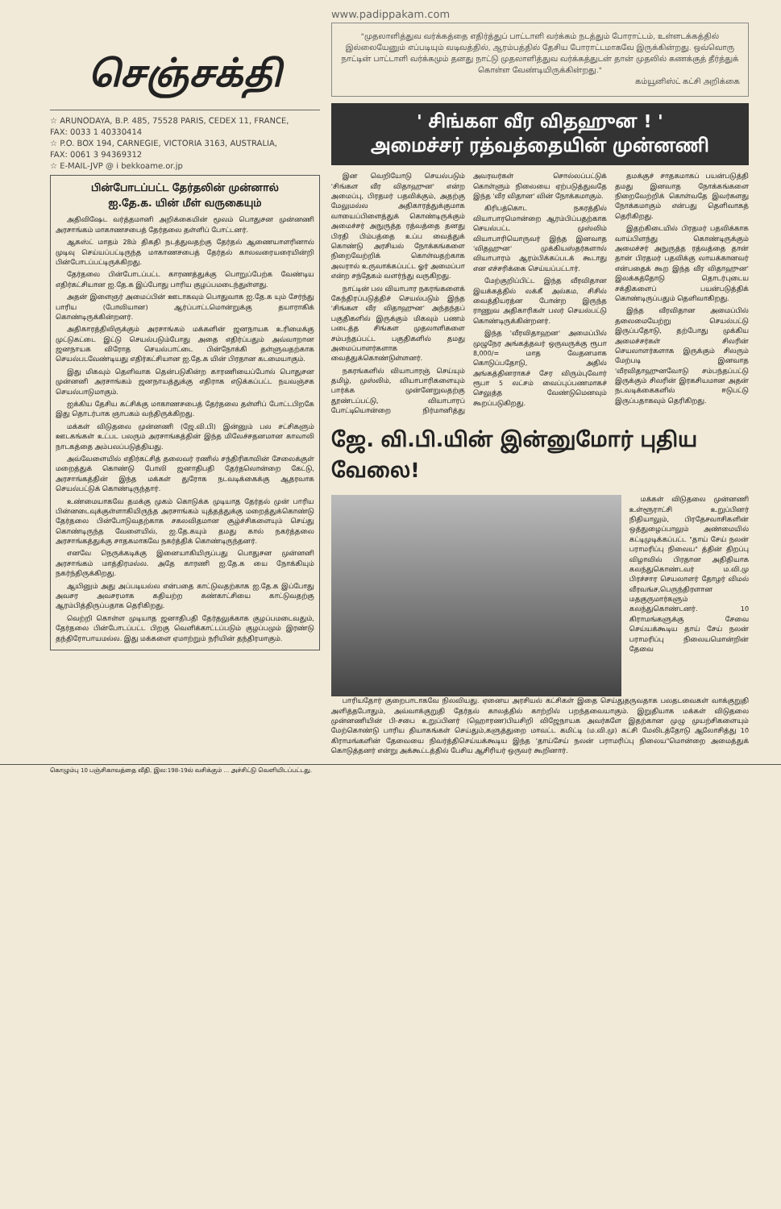www.padippakam.com
செஞ்சக்தி
☆ ARUNODAYA, B.P. 485, 75528 PARIS, CEDEX 11, FRANCE,
FAX: 0033 1 40330414
☆ P.O. BOX 194, CARNEGIE, VICTORIA 3163, AUSTRALIA,
FAX: 0061 3 94369312
☆ E-MAIL-JVP @ i bekkoame.or.jp
பின்போடப்பட்ட தேர்தலின் முன்னால்
ஐ.தே.க. யின் மீள் வருகையும்
அதிவிஷேட வர்த்தமானி அறிக்கையின் மூலம் பொதுசன முன்னணி அரசாங்கம் மாகாணசபைத் தேர்தலை தள்ளிப் போட்டனர்.
ஆகஸ்ட் மாதம் 28ம் திகதி நடத்துவதற்கு தேர்தல் ஆணையாளரினால் முடிவு செய்யப்பட்டிருந்த மாகாணசபைத் தேர்தல் காலவரையரையின்றி பின்போடப்பட்டிருக்கிறது.
தேர்தலை பின்போடப்பட்ட காரணத்துக்கு பொறுப்பேற்க வேண்டிய எதிர்கட்சியான ஐ.தே.க இப்போது பாரிய குழப்பமடைந்துள்ளது.
அதன் இளைஞர் அமைப்பின் ஊடாகவும் பொதுவாக ஐ.தே.க யும் சேர்ந்து பாரிய (போலியான) ஆர்ப்பாட்டமொன்றுக்கு தயாராகிக் கொண்டிருக்கின்றனர்.
அதிகாரத்திலிருக்கும் அரசாங்கம் மக்களின் ஜனநாயக உரிமைக்கு முட்டுகட்டை இட்டு செயல்படும்போது அதை எதிர்ப்பதும் அவ்வாறான ஜனநாயக விரோத செயல்பாட்டை பின்நோக்கி தள்ளுவதற்காக செயல்படவேண்டியது எதிர்கட்சியான ஐ.தே.க யின் பிரதான கடமையாகும்.
இது மிகவும் தெளிவாக தென்படுகின்ற காரணியைப்போல் பொதுசன முன்னனி அரசாங்கம் ஜனநாயத்துக்கு எதிராக எடுக்கப்பட்ட நயவஞ்சக செயல்பாடுமாகும்.
ஐக்கிய தேசிய கட்சிக்கு மாகாணசபைத் தேர்தலை தள்ளிப் போட்டபிறகே இது தொடர்பாக ஞாபகம் வந்திருக்கிறது.
மக்கள் விடுதலை முன்னணி (ஜே.வி.பி) இன்னும் பல சட்சிகளும் ஊடகங்கள் உட்பட பலரும் அரசாங்கத்தின் இந்த மிலேச்சதனமான காவாலி நாடகத்தை அம்பலப்படுத்தியது.
அவ்வேளையில் எதிர்கட்சித் தலைவர் ரணில் சந்திரிகாவின் சேலைக்குள் மறைத்துக் கொண்டு போலி ஜனாதிபதி தேர்தலொன்றை கேட்டு, அரசாங்கத்தின் இந்த மக்கள் துரோக நடவடிக்கைக்கு ஆதரவாக செயல்பட்டுக் கொண்டிருந்தார்.
உண்மையாகவே தமக்கு முகம் கொடுக்க முடியாத தேர்தல் முன் பாரிய பின்னடைவுக்குள்ளாகியிருந்த அரசாங்கம் யுத்தத்துக்கு மறைத்துக்கொண்டு தேர்தலை பின்போடுவதற்காக சகலவிதமான சூழ்ச்சிகளையும் செய்து கொண்டிருந்த வேளையில், ஐ.தே.கயும் தமது கால் நகர்த்தலை அரசாங்கத்துக்கு சாதகமாகவே நகர்த்திக் கொண்டிருந்தனர்.
எனவே நெருக்கடிக்கு இனையாகியிருப்பது பொதுசன முன்னனி அரசாங்கம் மாத்திரமல்ல. அதே காரணி ஐ.தே.க யை நோக்கியும் நகர்ந்திருக்கிறது.
ஆயினும் அது அப்படியல்ல என்பதை காட்டுவதற்காக ஐ.தே.க இப்போது அவசர அவசரமாக கதியற்ற கண்காட்சியை காட்டுவதற்கு ஆரம்பித்திருப்பதாக தெரிகிறது.
வெற்றி கொள்ள முடியாத ஜனாதிபதி தேர்தலுக்காக குழப்பமடைவதும், தேர்தலை பின்போடப்பட்ட பிறகு வெளிக்காட்டப்படும் குழப்பமும் இரண்டு தந்திரோபாயமல்ல. இது மக்களை ஏமாற்றும் நரியின் தந்திரமாகும்.
"முதலாளித்துவ வர்க்கத்தை எதிர்த்துப் பாட்டாளி வர்க்கம் நடத்தும் போராட்டம், உள்ளடக்கத்தில் இல்லையேனும் எப்படியும் வடிவத்தில், ஆரம்பத்தில் தேசிய போராட்டமாகவே இருக்கின்றது. ஒவ்வொரு நாட்டின் பாட்டாளி வர்க்கமும் தனது நாட்டு முதலாளித்துவ வர்க்கத்துடன் தான் முதலில் கணக்குத் தீர்த்துக் கொள்ள வேண்டியிருக்கின்றது."
கம்யூனிஸ்ட் கட்சி அறிக்கை
' சிங்கள வீர விதஹுன ! '
அமைச்சர் ரத்வத்தையின் முன்னணி
இன வெறியோடு செயல்படும் 'சிங்கள வீர விதாஹுன' என்ற அமைப்பு, பிரதமர் பதவிக்கும், அதற்கு மேலுமல்ல அதிகாரத்துக்குமாக வாயைப்பிளைத்துக் கொண்டிருக்கும் அமைச்சர் அநுருத்த ரத்வத்தை தனது பிரதி பிம்பத்தை உப்ப வைத்துக் கொண்டு அரசியல் நோக்கங்களை நிறைவேற்றிக் கொள்வதற்காக அவரால் உருவாக்கப்பட்ட ஓர் அமைப்பா என்ற சந்தேகம் வளர்ந்து வருகிறது.
நாட்டின் பல வியாபார நகரங்களைக் கேந்திரப்படுத்திச் செயல்படும் இந்த 'சிங்கள வீர விதாஹுன' அந்தந்தப் பகுதிகளில் இருக்கும் மிகவும் பணம் படைத்த சிங்கள முதலாளிகளை சம்பந்தப்பட்ட பகுதிகளில் தமது அமைப்பாளர்களாக வைத்துக்கொண்டுள்ளனர்.
நகரங்களில் வியாபாரஞ் செய்யும் தமிழ், முஸ்லிம், வியாபாரிகளையும் பார்க்க முன்னேறுவதற்கு தூண்டப்பட்டு, வியாபாரப் போட்டியொன்றை நிர்மானித்து அவரவர்கள் சொல்லப்பட்டுக் கொள்ளும் நிலையை ஏற்படுத்துவதே இந்த 'வீர விதான' வின் நோக்கமாகும்.
கிரிபத்கொட நகரத்தில் வியாபாரமொன்றை ஆரம்பிப்பதற்காக செயல்பட்ட முஸ்லிம் வியாபாரியொருவர் இந்த இனவாத 'விதஹுன' முக்கியஸ்தர்களால் வியாபாரம் ஆரம்பிக்கப்படக் கூடாது என எச்சரிக்கை செய்யப்பட்டார்.
மேற்குறிப்பிட்ட இந்த வீரவிதான இயக்கத்தில் லக்கீ அல்கம, சிசில் வைத்தியரத்ன போன்ற இருந்த ராணுவ அதிகாரிகள் பலர் செயல்பட்டு கொண்டிருக்கின்றனர்.
இந்த 'வீரவிதாஹன' அமைப்பில் முழுநேர அங்கத்தவர் ஒருவருக்கு ரூபா 8,000/= மாத வேதனமாக கொடுப்பதோடு, அதில் அங்கத்தினராகச் சேர விரும்புவோர் ரூபா 5 லட்சம் வைப்புப்பணமாகச் செலுத்த வேண்டுமெனவும் கூறப்படுகிறது.
தமக்குச் சாதகமாகப் பயன்படுத்தி தமது இனவாத நோக்கங்களை நிறைவேற்றிக் கொள்வதே இவர்களது நோக்கமாகும் என்பது தெளிவாகத் தெரிகிறது.
இதற்கிடையில் பிரதமர் பதவிக்காக வாய்பிளந்து கொண்டிருக்கும் அமைச்சர் அநுருத்த ரத்வத்தை தான் தான் பிரதமர் பதவிக்கு லாயக்கானவர் என்பதைக் கூற இந்த வீர விதாஹுன' இலக்கத்தோடு தொடர்புடைய சக்திகளைப் பயன்படுத்திக் கொண்டிருப்பதும் தெளிவாகிறது.
இந்த வீரவிதான அமைப்பில் தலைமையேற்று செயல்பட்டு இருப்பதோடு, தற்போது முக்கிய அமைச்சர்கள் சிலரின் செயலாளர்களாக இருக்கும் சிலரும் மேற்படி இனவாத 'வீரவிதாஹுனவோடு சம்பந்தப்பட்டு இருக்கும் சிலரின் இரகசியமான அதன் நடவடிக்கைகளில் ஈடுபட்டு இருப்பதாகவும் தெரிகிறது.
ஜே. வி.பி.யின் இன்னுமோர் புதிய வேலை!
மக்கள் விடுதலை முன்னணி உள்ளூராட்சி உறுப்பினர் நிதியாலும், பிரதேசவாசிகளின் ஒத்துழைப்பாலும் அண்மையில் கட்டிமுடிக்கப்பட்ட "தாய் சேய் நலன் பராமரிப்பு நிலைய" த்தின் திறப்பு விழாவில் பிரதான அதிதியாக கலந்துகொண்டவர் ம.வி.மு பிரச்சார செயலாளர் தோழர் விமல் வீரவங்ச,பெருந்திரளான மதகுருமார்களும் கலந்துகொண்டனர். 10 கிராமங்களுக்கு சேவை செய்யக்கூடிய தாய் சேய் நலன் பராமரிப்பு நிலையமொன்றின் தேவை
பாரியதோர் குறைபாடாகவே நிலவியது. ஏனைய அரசியல் கட்சிகள் இதை செய்துதருவதாக பலதடவைகள் வாக்குறுதி அளித்தபோதும், அவ்வாக்குறுதி தேர்தல் காலத்தில் காற்றில் பறந்தவையாகும். இறுதியாக மக்கள் விடுதலை முன்னணியின் பி-சபை உறுப்பினர் (ஹொரண)பியசிறி விஜேநாயக அவர்களே இதற்கான முழு முயற்சிகளையும் மேற்கொண்டு பாரிய தியாகங்கள் செய்தும்,களுத்துறை மாவட்ட கமிட்டி (ம.வி.மு) கட்சி மேலிடத்தோடு ஆலோசித்து 10 கிராமங்களின் தேவையை நிவர்த்திசெய்யக்கூடிய இந்த 'தாய்சேய் நலன் பராமரிப்பு நிலைய"மொன்றை அமைத்துக் கொடுத்தனர் என்று அக்கூட்டத்தில் பேசிய ஆசிரியர் ஒருவர் கூறினார்.
கொழும்பு 10 பஞ்சிகாவத்தை வீதி, இல:198-19ல் வசிக்கும் ... அச்சிட்டு வெளியிடப்பட்டது.